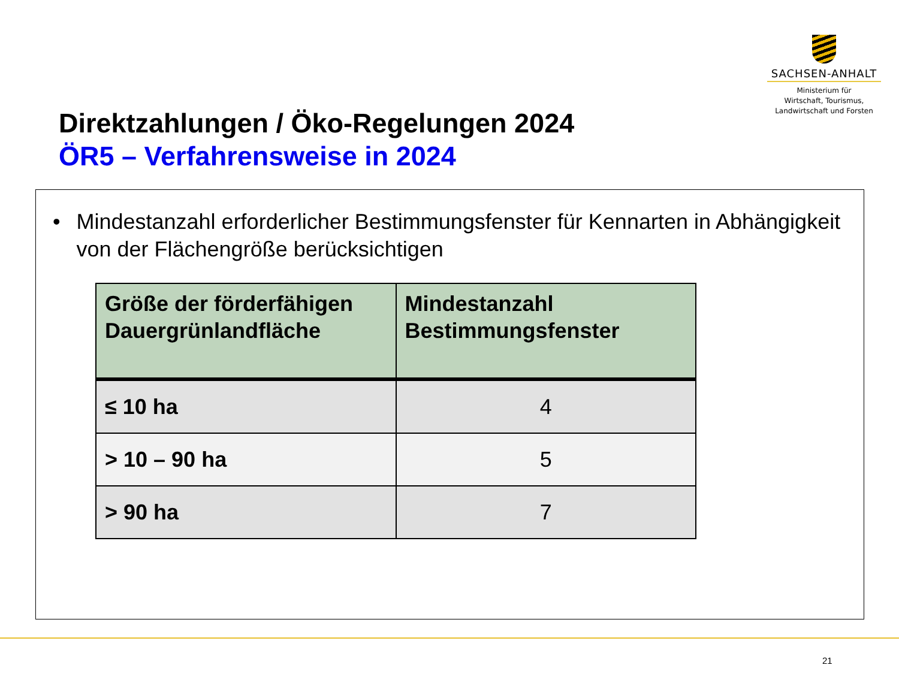SACHSEN-ANHALT
Ministerium für
Wirtschaft, Tourismus,
Landwirtschaft und Forsten
Direktzahlungen / Öko-Regelungen 2024
ÖR5 – Verfahrensweise in 2024
• Mindestanzahl erforderlicher Bestimmungsfenster für Kennarten in Abhängigkeit von der Flächengröße berücksichtigen
| Größe der förderfähigen Dauergrünlandfläche | Mindestanzahl Bestimmungsfenster |
| --- | --- |
| ≤ 10 ha | 4 |
| > 10 – 90 ha | 5 |
| > 90 ha | 7 |
21